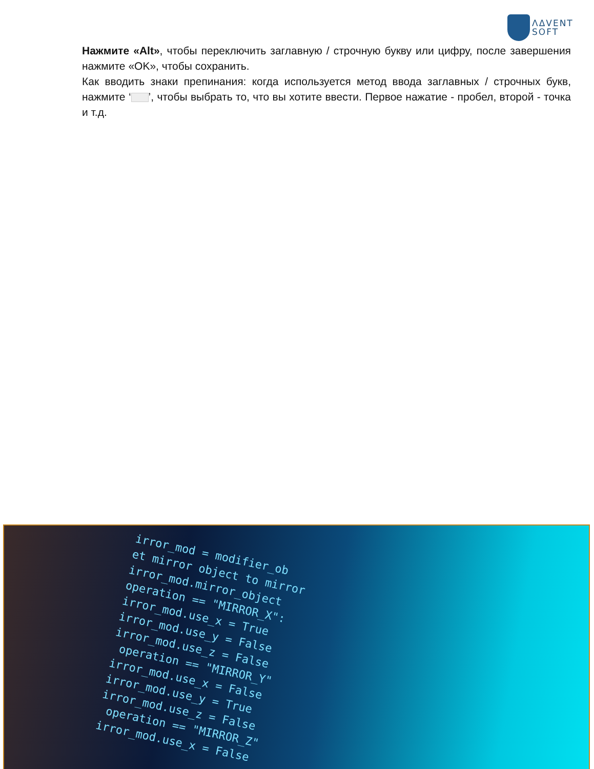ΛΔVENT
SOFT
Нажмите «Alt», чтобы переключить заглавную / строчную букву или цифру, после завершения нажмите «OK», чтобы сохранить.
Как вводить знаки препинания: когда используется метод ввода заглавных / строчных букв, нажмите ‘ ’, чтобы выбрать то, что вы хотите ввести. Первое нажатие - пробел, второй - точка и т.д.
irror_mod = modifier_ob et mirror object to mirror irror_mod.mirror_object operation == "MIRROR_X": irror_mod.use_x = True irror_mod.use_y = False irror_mod.use_z = False operation == "MIRROR_Y" irror_mod.use_x = False irror_mod.use_y = True irror_mod.use_z = False operation == "MIRROR_Z" irror_mod.use_x = False